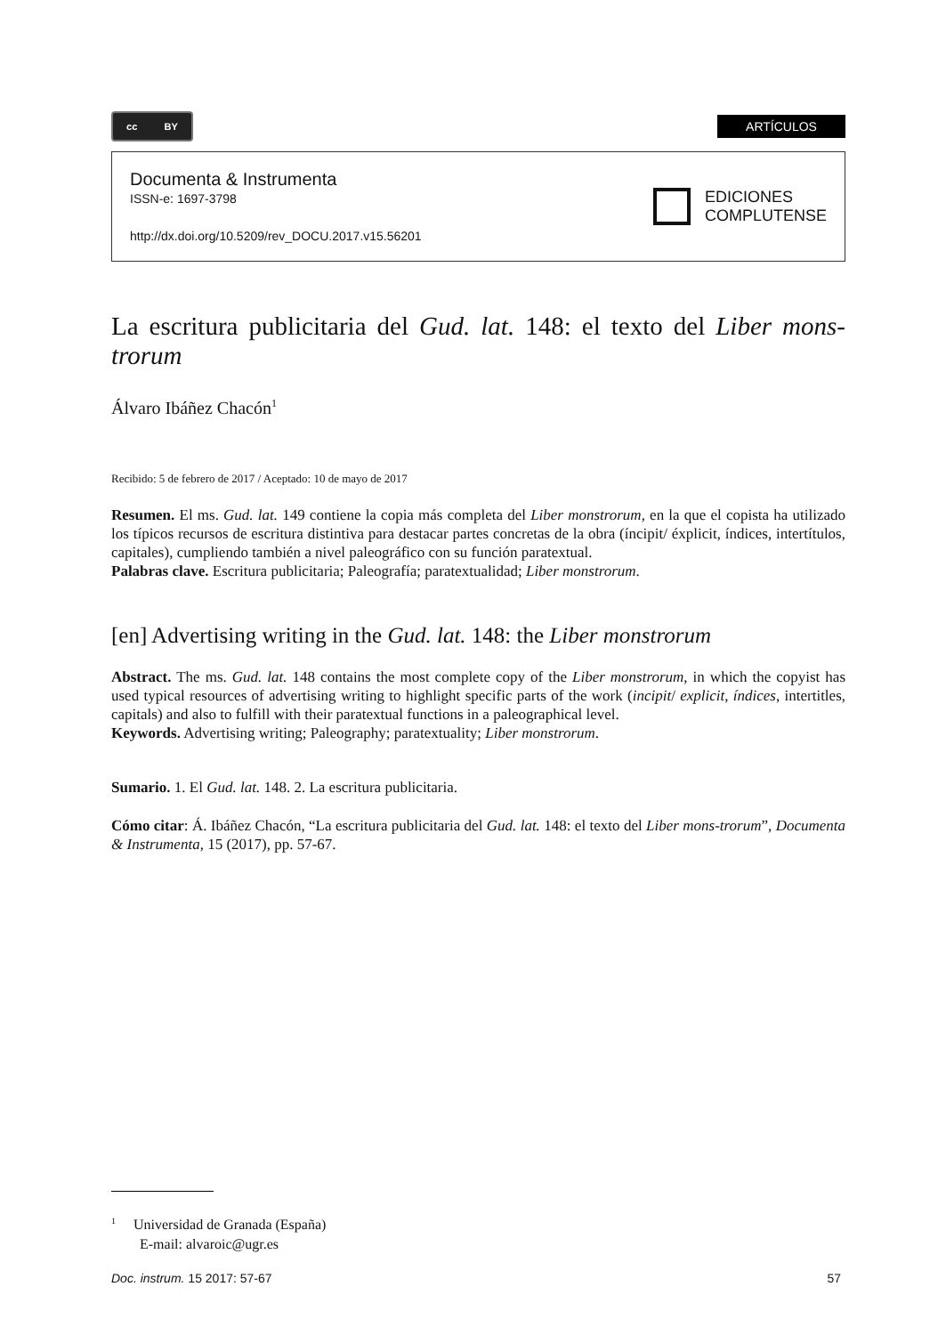cc BY
ARTÍCULOS
Documenta & Instrumenta
ISSN-e: 1697-3798
http://dx.doi.org/10.5209/rev_DOCU.2017.v15.56201
EDICIONES
COMPLUTENSE
La escritura publicitaria del Gud. lat. 148: el texto del Liber mons-trorum
Álvaro Ibáñez Chacón<sup>1</sup>
Recibido: 5 de febrero de 2017 / Aceptado: 10 de mayo de 2017
Resumen. El ms. Gud. lat. 149 contiene la copia más completa del Liber monstrorum, en la que el copista ha utilizado los típicos recursos de escritura distintiva para destacar partes concretas de la obra (íncipit/ éxplicit, índices, intertítulos, capitales), cumpliendo también a nivel paleográfico con su función paratextual.
Palabras clave. Escritura publicitaria; Paleografía; paratextualidad; Liber monstrorum.
[en] Advertising writing in the Gud. lat. 148: the Liber monstrorum
Abstract. The ms. Gud. lat. 148 contains the most complete copy of the Liber monstrorum, in which the copyist has used typical resources of advertising writing to highlight specific parts of the work (incipit/ explicit, índices, intertitles, capitals) and also to fulfill with their paratextual functions in a paleographical level.
Keywords. Advertising writing; Paleography; paratextuality; Liber monstrorum.
Sumario. 1. El Gud. lat. 148. 2. La escritura publicitaria.
Cómo citar: Á. Ibáñez Chacón, “La escritura publicitaria del Gud. lat. 148: el texto del Liber mons-trorum”, Documenta & Instrumenta, 15 (2017), pp. 57-67.
<sup>1</sup> Universidad de Granada (España)
E-mail: alvaroic@ugr.es
Doc. instrum. 15 2017: 57-67 57